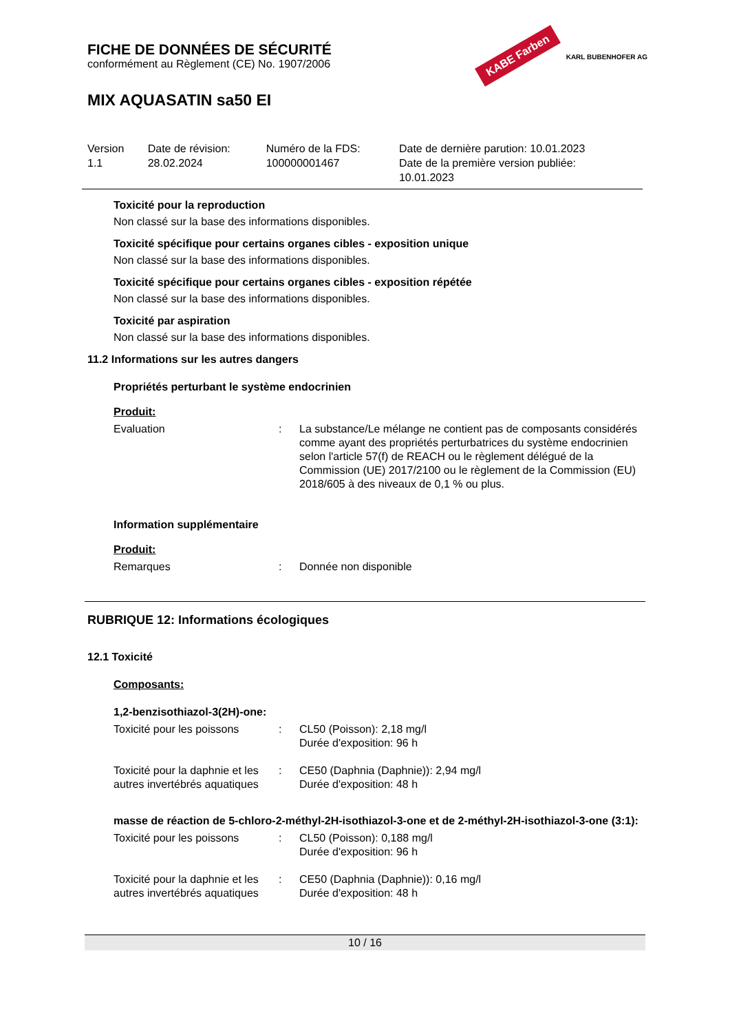FICHE DE DONNÉES DE SÉCURITÉ
conformément au Règlement (CE) No. 1907/2006
KABE Farben KARL BUBENHOFER AG
MIX AQUASATIN sa50 EI
| Version 1.1 | Date de révision: 28.02.2024 | Numéro de la FDS: 100000001467 | Date de dernière parution: 10.01.2023 Date de la première version publiée: 10.01.2023 |
Toxicité pour la reproduction
Non classé sur la base des informations disponibles.
Toxicité spécifique pour certains organes cibles - exposition unique
Non classé sur la base des informations disponibles.
Toxicité spécifique pour certains organes cibles - exposition répétée
Non classé sur la base des informations disponibles.
Toxicité par aspiration
Non classé sur la base des informations disponibles.
11.2 Informations sur les autres dangers
Propriétés perturbant le système endocrinien
Produit:
| Evaluation | : | La substance/Le mélange ne contient pas de composants considérés comme ayant des propriétés perturbatrices du système endocrinien selon l'article 57(f) de REACH ou le règlement délégué de la Commission (UE) 2017/2100 ou le règlement de la Commission (EU) 2018/605 à des niveaux de 0,1 % ou plus. |
Information supplémentaire
Produit:
| Remarques | : | Donnée non disponible |
RUBRIQUE 12: Informations écologiques
12.1 Toxicité
Composants:
1,2-benzisothiazol-3(2H)-one:
| Toxicité pour les poissons | : | CL50 (Poisson): 2,18 mg/l Durée d'exposition: 96 h |
| Toxicité pour la daphnie et les autres invertébrés aquatiques | : | CE50 (Daphnia (Daphnie)): 2,94 mg/l Durée d'exposition: 48 h |
masse de réaction de 5-chloro-2-méthyl-2H-isothiazol-3-one et de 2-méthyl-2H-isothiazol-3-one (3:1):
| Toxicité pour les poissons | : | CL50 (Poisson): 0,188 mg/l Durée d'exposition: 96 h |
| Toxicité pour la daphnie et les autres invertébrés aquatiques | : | CE50 (Daphnia (Daphnie)): 0,16 mg/l Durée d'exposition: 48 h |
10 / 16